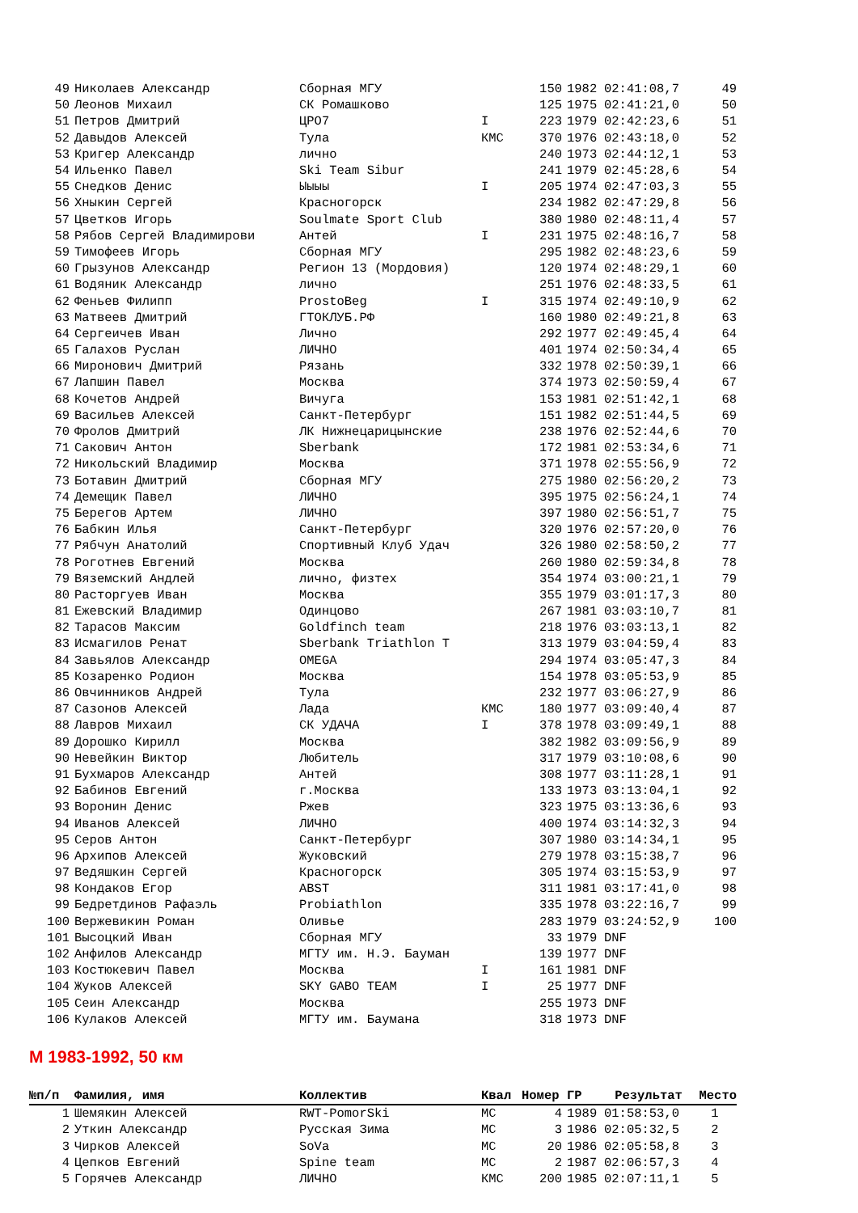| 49 | Николаев Александр | Сборная МГУ | | 150 | 1982 | 02:41:08,7 | 49 |
| 50 | Леонов Михаил | СК Ромашково | | 125 | 1975 | 02:41:21,0 | 50 |
| 51 | Петров Дмитрий | ЦРО7 | I | 223 | 1979 | 02:42:23,6 | 51 |
| 52 | Давыдов Алексей | Тула | КМС | 370 | 1976 | 02:43:18,0 | 52 |
| 53 | Кригер Александр | лично | | 240 | 1973 | 02:44:12,1 | 53 |
| 54 | Ильенко Павел | Ski Team Sibur | | 241 | 1979 | 02:45:28,6 | 54 |
| 55 | Снедков Денис | Ыыыы | I | 205 | 1974 | 02:47:03,3 | 55 |
| 56 | Хныкин Сергей | Красногорск | | 234 | 1982 | 02:47:29,8 | 56 |
| 57 | Цветков Игорь | Soulmate Sport Club | | 380 | 1980 | 02:48:11,4 | 57 |
| 58 | Рябов Сергей Владимирови | Антей | I | 231 | 1975 | 02:48:16,7 | 58 |
| 59 | Тимофеев Игорь | Сборная МГУ | | 295 | 1982 | 02:48:23,6 | 59 |
| 60 | Грызунов Александр | Регион 13 (Мордовия) | | 120 | 1974 | 02:48:29,1 | 60 |
| 61 | Водяник Александр | лично | | 251 | 1976 | 02:48:33,5 | 61 |
| 62 | Феньев Филипп | ProstoBeg | I | 315 | 1974 | 02:49:10,9 | 62 |
| 63 | Матвеев Дмитрий | ГТОКЛУБ.РФ | | 160 | 1980 | 02:49:21,8 | 63 |
| 64 | Сергеичев Иван | Лично | | 292 | 1977 | 02:49:45,4 | 64 |
| 65 | Галахов Руслан | ЛИЧНО | | 401 | 1974 | 02:50:34,4 | 65 |
| 66 | Миронович Дмитрий | Рязань | | 332 | 1978 | 02:50:39,1 | 66 |
| 67 | Лапшин Павел | Москва | | 374 | 1973 | 02:50:59,4 | 67 |
| 68 | Кочетов Андрей | Вичуга | | 153 | 1981 | 02:51:42,1 | 68 |
| 69 | Васильев Алексей | Санкт-Петербург | | 151 | 1982 | 02:51:44,5 | 69 |
| 70 | Фролов Дмитрий | ЛК Нижнецарицынские | | 238 | 1976 | 02:52:44,6 | 70 |
| 71 | Сакович Антон | Sberbank | | 172 | 1981 | 02:53:34,6 | 71 |
| 72 | Никольский Владимир | Москва | | 371 | 1978 | 02:55:56,9 | 72 |
| 73 | Ботавин Дмитрий | Сборная МГУ | | 275 | 1980 | 02:56:20,2 | 73 |
| 74 | Демещик Павел | ЛИЧНО | | 395 | 1975 | 02:56:24,1 | 74 |
| 75 | Берегов Артем | ЛИЧНО | | 397 | 1980 | 02:56:51,7 | 75 |
| 76 | Бабкин Илья | Санкт-Петербург | | 320 | 1976 | 02:57:20,0 | 76 |
| 77 | Рябчун Анатолий | Спортивный Клуб Удач | | 326 | 1980 | 02:58:50,2 | 77 |
| 78 | Роготнев Евгений | Москва | | 260 | 1980 | 02:59:34,8 | 78 |
| 79 | Вяземский Андлей | лично, физтех | | 354 | 1974 | 03:00:21,1 | 79 |
| 80 | Расторгуев Иван | Москва | | 355 | 1979 | 03:01:17,3 | 80 |
| 81 | Ежевский Владимир | Одинцово | | 267 | 1981 | 03:03:10,7 | 81 |
| 82 | Тарасов Максим | Goldfinch team | | 218 | 1976 | 03:03:13,1 | 82 |
| 83 | Исмагилов Ренат | Sberbank Triathlon T | | 313 | 1979 | 03:04:59,4 | 83 |
| 84 | Завьялов Александр | OMEGA | | 294 | 1974 | 03:05:47,3 | 84 |
| 85 | Козаренко Родион | Москва | | 154 | 1978 | 03:05:53,9 | 85 |
| 86 | Овчинников Андрей | Тула | | 232 | 1977 | 03:06:27,9 | 86 |
| 87 | Сазонов Алексей | Лада | КМС | 180 | 1977 | 03:09:40,4 | 87 |
| 88 | Лавров Михаил | СК УДАЧА | I | 378 | 1978 | 03:09:49,1 | 88 |
| 89 | Дорошко Кирилл | Москва | | 382 | 1982 | 03:09:56,9 | 89 |
| 90 | Невейкин Виктор | Любитель | | 317 | 1979 | 03:10:08,6 | 90 |
| 91 | Бухмаров Александр | Антей | | 308 | 1977 | 03:11:28,1 | 91 |
| 92 | Бабинов Евгений | г.Москва | | 133 | 1973 | 03:13:04,1 | 92 |
| 93 | Воронин Денис | Ржев | | 323 | 1975 | 03:13:36,6 | 93 |
| 94 | Иванов Алексей | ЛИЧНО | | 400 | 1974 | 03:14:32,3 | 94 |
| 95 | Серов Антон | Санкт-Петербург | | 307 | 1980 | 03:14:34,1 | 95 |
| 96 | Архипов Алексей | Жуковский | | 279 | 1978 | 03:15:38,7 | 96 |
| 97 | Ведяшкин Сергей | Красногорск | | 305 | 1974 | 03:15:53,9 | 97 |
| 98 | Кондаков Егор | ABST | | 311 | 1981 | 03:17:41,0 | 98 |
| 99 | Бедретдинов Рафаэль | Probiathlon | | 335 | 1978 | 03:22:16,7 | 99 |
| 100 | Вержевикин Роман | Оливье | | 283 | 1979 | 03:24:52,9 | 100 |
| 101 | Высоцкий Иван | Сборная МГУ | | 33 | 1979 | DNF | |
| 102 | Анфилов Александр | МГТУ им. Н.Э. Бауман | | 139 | 1977 | DNF | |
| 103 | Костюкевич Павел | Москва | I | 161 | 1981 | DNF | |
| 104 | Жуков Алексей | SKY GABO TEAM | I | 25 | 1977 | DNF | |
| 105 | Сеин Александр | Москва | | 255 | 1973 | DNF | |
| 106 | Кулаков Алексей | МГТУ им. Баумана | | 318 | 1973 | DNF | |
М 1983-1992, 50 км
| №п/п | Фамилия, имя | Коллектив | Квал | Номер | ГР | Результат | Место |
| --- | --- | --- | --- | --- | --- | --- | --- |
| 1 | Шемякин Алексей | RWT-PomorSki | МС | 4 | 1989 | 01:58:53,0 | 1 |
| 2 | Уткин Александр | Русская Зима | МС | 3 | 1986 | 02:05:32,5 | 2 |
| 3 | Чирков Алексей | SoVa | МС | 20 | 1986 | 02:05:58,8 | 3 |
| 4 | Цепков Евгений | Spine team | МС | 2 | 1987 | 02:06:57,3 | 4 |
| 5 | Горячев Александр | ЛИЧНО | КМС | 200 | 1985 | 02:07:11,1 | 5 |